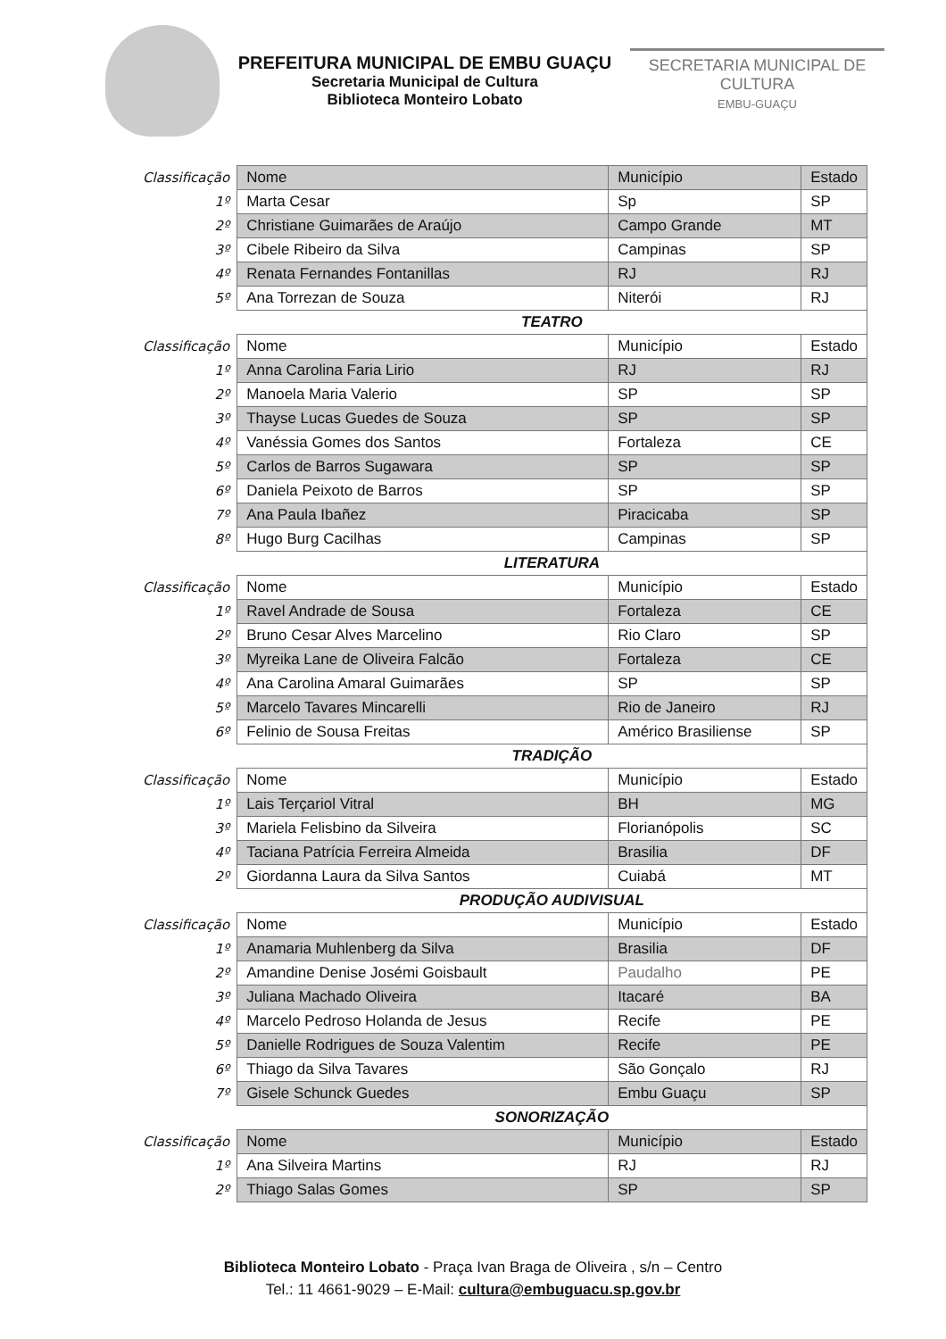PREFEITURA MUNICIPAL DE EMBU GUAÇU
Secretaria Municipal de Cultura
Biblioteca Monteiro Lobato
SECRETARIA MUNICIPAL DE CULTURA
EMBU-GUAÇU
| Classificação | Nome | Município | Estado |
| --- | --- | --- | --- |
| 1º | Marta Cesar | Sp | SP |
| 2º | Christiane Guimarães de Araújo | Campo Grande | MT |
| 3º | Cibele Ribeiro da Silva | Campinas | SP |
| 4º | Renata Fernandes Fontanillas | RJ | RJ |
| 5º | Ana Torrezan de Souza | Niterói | RJ |
| | TEATRO | | |
| Classificação | Nome | Município | Estado |
| 1º | Anna Carolina Faria Lirio | RJ | RJ |
| 2º | Manoela Maria Valerio | SP | SP |
| 3º | Thayse Lucas Guedes de Souza | SP | SP |
| 4º | Vanéssia Gomes dos Santos | Fortaleza | CE |
| 5º | Carlos de Barros Sugawara | SP | SP |
| 6º | Daniela Peixoto de Barros | SP | SP |
| 7º | Ana Paula Ibañez | Piracicaba | SP |
| 8º | Hugo Burg Cacilhas | Campinas | SP |
| | LITERATURA | | |
| Classificação | Nome | Município | Estado |
| 1º | Ravel Andrade de Sousa | Fortaleza | CE |
| 2º | Bruno Cesar Alves Marcelino | Rio Claro | SP |
| 3º | Myreika Lane de Oliveira Falcão | Fortaleza | CE |
| 4º | Ana Carolina Amaral Guimarães | SP | SP |
| 5º | Marcelo Tavares Mincarelli | Rio de Janeiro | RJ |
| 6º | Felinio de Sousa Freitas | Américo Brasiliense | SP |
| | TRADIÇÃO | | |
| Classificação | Nome | Município | Estado |
| 1º | Lais Terçariol Vitral | BH | MG |
| 3º | Mariela Felisbino da Silveira | Florianópolis | SC |
| 4º | Taciana Patrícia Ferreira Almeida | Brasilia | DF |
| 2º | Giordanna Laura da Silva Santos | Cuiabá | MT |
| | PRODUÇÃO AUDIVISUAL | | |
| Classificação | Nome | Município | Estado |
| 1º | Anamaria Muhlenberg da Silva | Brasilia | DF |
| 2º | Amandine Denise Josémi Goisbault | Paudalho | PE |
| 3º | Juliana Machado Oliveira | Itacaré | BA |
| 4º | Marcelo Pedroso Holanda de Jesus | Recife | PE |
| 5º | Danielle Rodrigues de Souza Valentim | Recife | PE |
| 6º | Thiago da Silva Tavares | São Gonçalo | RJ |
| 7º | Gisele Schunck Guedes | Embu Guaçu | SP |
| | SONORIZAÇÃO | | |
| Classificação | Nome | Município | Estado |
| 1º | Ana Silveira Martins | RJ | RJ |
| 2º | Thiago Salas Gomes | SP | SP |
Biblioteca Monteiro Lobato - Praça Ivan Braga de Oliveira , s/n – Centro
Tel.: 11 4661-9029 – E-Mail: cultura@embuguacu.sp.gov.br